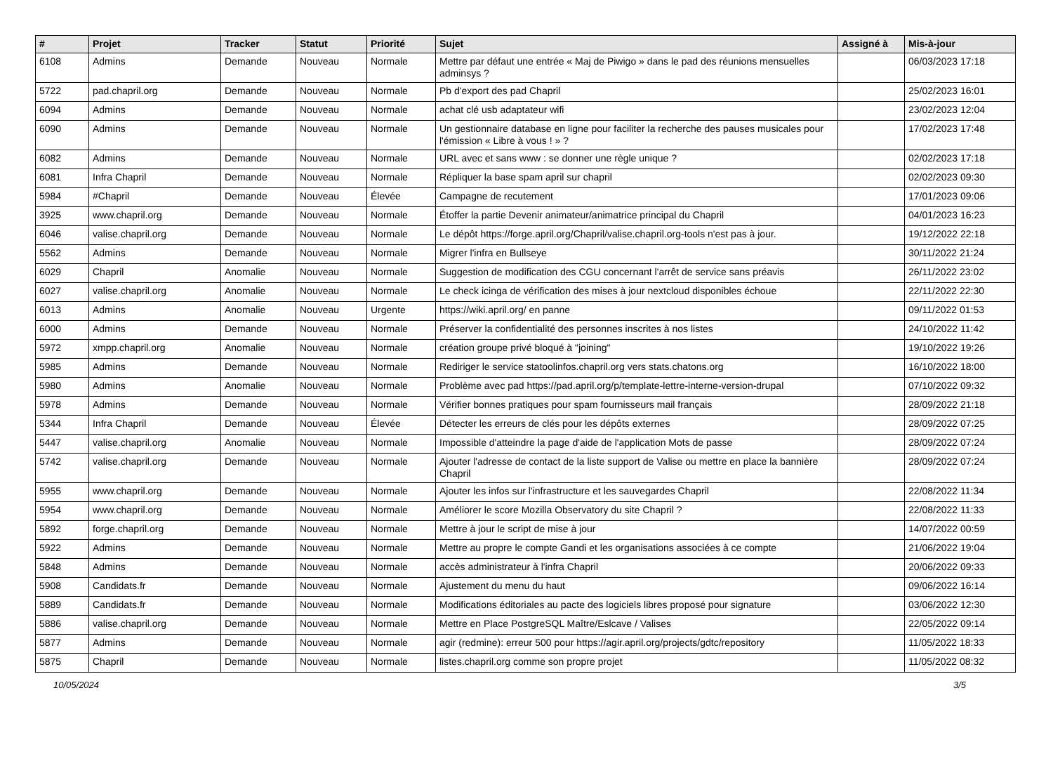| # | Projet | Tracker | Statut | Priorité | Sujet | Assigné à | Mis-à-jour |
| --- | --- | --- | --- | --- | --- | --- | --- |
| 6108 | Admins | Demande | Nouveau | Normale | Mettre par défaut une entrée « Maj de Piwigo » dans le pad des réunions mensuelles adminsys ? | | 06/03/2023 17:18 |
| 5722 | pad.chapril.org | Demande | Nouveau | Normale | Pb d'export des pad Chapril | | 25/02/2023 16:01 |
| 6094 | Admins | Demande | Nouveau | Normale | achat clé usb adaptateur wifi | | 23/02/2023 12:04 |
| 6090 | Admins | Demande | Nouveau | Normale | Un gestionnaire database en ligne pour faciliter la recherche des pauses musicales pour l'émission « Libre à vous ! » ? | | 17/02/2023 17:48 |
| 6082 | Admins | Demande | Nouveau | Normale | URL avec et sans www : se donner une règle unique ? | | 02/02/2023 17:18 |
| 6081 | Infra Chapril | Demande | Nouveau | Normale | Répliquer la base spam april sur chapril | | 02/02/2023 09:30 |
| 5984 | #Chapril | Demande | Nouveau | Élevée | Campagne de recutement | | 17/01/2023 09:06 |
| 3925 | www.chapril.org | Demande | Nouveau | Normale | Étoffer la partie Devenir animateur/animatrice principal du Chapril | | 04/01/2023 16:23 |
| 6046 | valise.chapril.org | Demande | Nouveau | Normale | Le dépôt https://forge.april.org/Chapril/valise.chapril.org-tools n'est pas à jour. | | 19/12/2022 22:18 |
| 5562 | Admins | Demande | Nouveau | Normale | Migrer l'infra en Bullseye | | 30/11/2022 21:24 |
| 6029 | Chapril | Anomalie | Nouveau | Normale | Suggestion de modification des CGU concernant l'arrêt de service sans préavis | | 26/11/2022 23:02 |
| 6027 | valise.chapril.org | Anomalie | Nouveau | Normale | Le check icinga de vérification des mises à jour nextcloud disponibles échoue | | 22/11/2022 22:30 |
| 6013 | Admins | Anomalie | Nouveau | Urgente | https://wiki.april.org/ en panne | | 09/11/2022 01:53 |
| 6000 | Admins | Demande | Nouveau | Normale | Préserver la confidentialité des personnes inscrites à nos listes | | 24/10/2022 11:42 |
| 5972 | xmpp.chapril.org | Anomalie | Nouveau | Normale | création groupe privé bloqué à "joining" | | 19/10/2022 19:26 |
| 5985 | Admins | Demande | Nouveau | Normale | Rediriger le service statoolinfos.chapril.org vers stats.chatons.org | | 16/10/2022 18:00 |
| 5980 | Admins | Anomalie | Nouveau | Normale | Problème avec pad https://pad.april.org/p/template-lettre-interne-version-drupal | | 07/10/2022 09:32 |
| 5978 | Admins | Demande | Nouveau | Normale | Vérifier bonnes pratiques pour spam fournisseurs mail français | | 28/09/2022 21:18 |
| 5344 | Infra Chapril | Demande | Nouveau | Élevée | Détecter les erreurs de clés pour les dépôts externes | | 28/09/2022 07:25 |
| 5447 | valise.chapril.org | Anomalie | Nouveau | Normale | Impossible d'atteindre la page d'aide de l'application Mots de passe | | 28/09/2022 07:24 |
| 5742 | valise.chapril.org | Demande | Nouveau | Normale | Ajouter l'adresse de contact de la liste support de Valise ou mettre en place la bannière Chapril | | 28/09/2022 07:24 |
| 5955 | www.chapril.org | Demande | Nouveau | Normale | Ajouter les infos sur l'infrastructure et les sauvegardes Chapril | | 22/08/2022 11:34 |
| 5954 | www.chapril.org | Demande | Nouveau | Normale | Améliorer le score Mozilla Observatory du site Chapril ? | | 22/08/2022 11:33 |
| 5892 | forge.chapril.org | Demande | Nouveau | Normale | Mettre à jour le script de mise à jour | | 14/07/2022 00:59 |
| 5922 | Admins | Demande | Nouveau | Normale | Mettre au propre le compte Gandi et les organisations associées à ce compte | | 21/06/2022 19:04 |
| 5848 | Admins | Demande | Nouveau | Normale | accès administrateur à l'infra Chapril | | 20/06/2022 09:33 |
| 5908 | Candidats.fr | Demande | Nouveau | Normale | Ajustement du menu du haut | | 09/06/2022 16:14 |
| 5889 | Candidats.fr | Demande | Nouveau | Normale | Modifications éditoriales au pacte des logiciels libres proposé pour signature | | 03/06/2022 12:30 |
| 5886 | valise.chapril.org | Demande | Nouveau | Normale | Mettre en Place PostgreSQL Maître/Eslcave / Valises | | 22/05/2022 09:14 |
| 5877 | Admins | Demande | Nouveau | Normale | agir (redmine): erreur 500 pour https://agir.april.org/projects/gdtc/repository | | 11/05/2022 18:33 |
| 5875 | Chapril | Demande | Nouveau | Normale | listes.chapril.org comme son propre projet | | 11/05/2022 08:32 |
10/05/2024 3/5